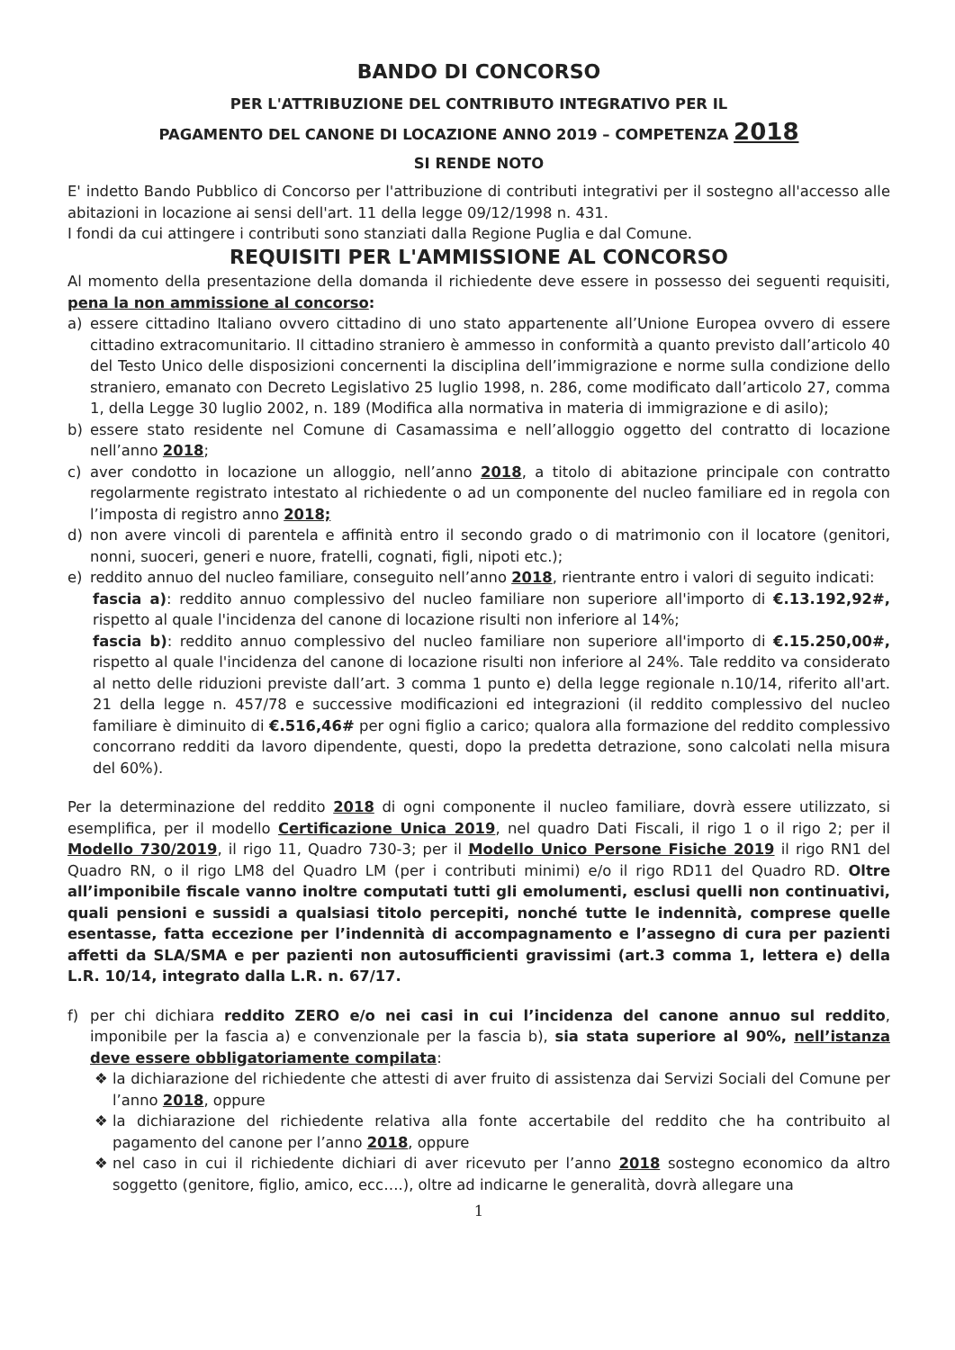BANDO DI CONCORSO
PER L'ATTRIBUZIONE DEL CONTRIBUTO INTEGRATIVO PER IL
PAGAMENTO DEL CANONE DI LOCAZIONE ANNO 2019 – COMPETENZA 2018
SI RENDE NOTO
E' indetto Bando Pubblico di Concorso per l'attribuzione di contributi integrativi per il sostegno all'accesso alle abitazioni in locazione ai sensi dell'art. 11 della legge 09/12/1998 n. 431.
I fondi da cui attingere i contributi sono stanziati dalla Regione Puglia e dal Comune.
REQUISITI PER L'AMMISSIONE AL CONCORSO
Al momento della presentazione della domanda il richiedente deve essere in possesso dei seguenti requisiti, pena la non ammissione al concorso:
a) essere cittadino Italiano ovvero cittadino di uno stato appartenente all’Unione Europea ovvero di essere cittadino extracomunitario. Il cittadino straniero è ammesso in conformità a quanto previsto dall’articolo 40 del Testo Unico delle disposizioni concernenti la disciplina dell’immigrazione e norme sulla condizione dello straniero, emanato con Decreto Legislativo 25 luglio 1998, n. 286, come modificato dall’articolo 27, comma 1, della Legge 30 luglio 2002, n. 189 (Modifica alla normativa in materia di immigrazione e di asilo);
b) essere stato residente nel Comune di Casamassima e nell’alloggio oggetto del contratto di locazione nell’anno 2018;
c) aver condotto in locazione un alloggio, nell’anno 2018, a titolo di abitazione principale con contratto regolarmente registrato intestato al richiedente o ad un componente del nucleo familiare ed in regola con l’imposta di registro anno 2018;
d) non avere vincoli di parentela e affinità entro il secondo grado o di matrimonio con il locatore (genitori, nonni, suoceri, generi e nuore, fratelli, cognati, figli, nipoti etc.);
e) reddito annuo del nucleo familiare, conseguito nell’anno 2018, rientrante entro i valori di seguito indicati:
fascia a): reddito annuo complessivo del nucleo familiare non superiore all'importo di €.13.192,92#, rispetto al quale l'incidenza del canone di locazione risulti non inferiore al 14%;
fascia b): reddito annuo complessivo del nucleo familiare non superiore all'importo di €.15.250,00#, rispetto al quale l'incidenza del canone di locazione risulti non inferiore al 24%. Tale reddito va considerato al netto delle riduzioni previste dall’art. 3 comma 1 punto e) della legge regionale n.10/14, riferito all'art. 21 della legge n. 457/78 e successive modificazioni ed integrazioni (il reddito complessivo del nucleo familiare è diminuito di €.516,46# per ogni figlio a carico; qualora alla formazione del reddito complessivo concorrano redditi da lavoro dipendente, questi, dopo la predetta detrazione, sono calcolati nella misura del 60%).
Per la determinazione del reddito 2018 di ogni componente il nucleo familiare, dovrà essere utilizzato, si esemplifica, per il modello Certificazione Unica 2019, nel quadro Dati Fiscali, il rigo 1 o il rigo 2; per il Modello 730/2019, il rigo 11, Quadro 730-3; per il Modello Unico Persone Fisiche 2019 il rigo RN1 del Quadro RN, o il rigo LM8 del Quadro LM (per i contributi minimi) e/o il rigo RD11 del Quadro RD. Oltre all’imponibile fiscale vanno inoltre computati tutti gli emolumenti, esclusi quelli non continuativi, quali pensioni e sussidi a qualsiasi titolo percepiti, nonché tutte le indennità, comprese quelle esentasse, fatta eccezione per l’indennità di accompagnamento e l’assegno di cura per pazienti affetti da SLA/SMA e per pazienti non autosufficienti gravissimi (art.3 comma 1, lettera e) della L.R. 10/14, integrato dalla L.R. n. 67/17.
f) per chi dichiara reddito ZERO e/o nei casi in cui l’incidenza del canone annuo sul reddito, imponibile per la fascia a) e convenzionale per la fascia b), sia stata superiore al 90%, nell’istanza deve essere obbligatoriamente compilata:
❖ la dichiarazione del richiedente che attesti di aver fruito di assistenza dai Servizi Sociali del Comune per l’anno 2018, oppure
❖ la dichiarazione del richiedente relativa alla fonte accertabile del reddito che ha contribuito al pagamento del canone per l’anno 2018, oppure
❖ nel caso in cui il richiedente dichiari di aver ricevuto per l’anno 2018 sostegno economico da altro soggetto (genitore, figlio, amico, ecc….), oltre ad indicarne le generalità, dovrà allegare una
1